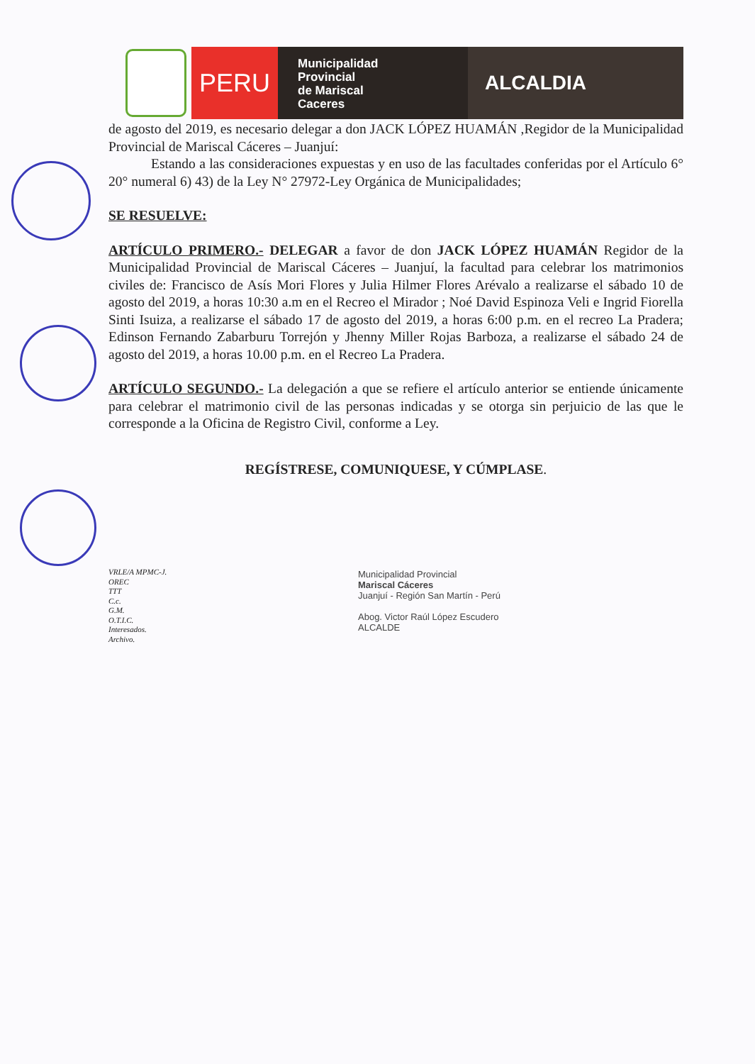PERU
Municipalidad
Provincial
de Mariscal
Caceres
ALCALDIA
de agosto del 2019, es necesario delegar a don JACK LÓPEZ HUAMÁN ,Regidor de la Municipalidad Provincial de Mariscal Cáceres – Juanjuí:
Estando a las consideraciones expuestas y en uso de las facultades conferidas por el Artículo 6° 20° numeral 6) 43) de la Ley N° 27972-Ley Orgánica de Municipalidades;
SE RESUELVE:
ARTÍCULO PRIMERO.- DELEGAR a favor de don JACK LÓPEZ HUAMÁN Regidor de la Municipalidad Provincial de Mariscal Cáceres – Juanjuí, la facultad para celebrar los matrimonios civiles de: Francisco de Asís Mori Flores y Julia Hilmer Flores Arévalo a realizarse el sábado 10 de agosto del 2019, a horas 10:30 a.m en el Recreo el Mirador ; Noé David Espinoza Veli e Ingrid Fiorella Sinti Isuiza, a realizarse el sábado 17 de agosto del 2019, a horas 6:00 p.m. en el recreo La Pradera; Edinson Fernando Zabarburu Torrejón y Jhenny Miller Rojas Barboza, a realizarse el sábado 24 de agosto del 2019, a horas 10.00 p.m. en el Recreo La Pradera.
ARTÍCULO SEGUNDO.- La delegación a que se refiere el artículo anterior se entiende únicamente para celebrar el matrimonio civil de las personas indicadas y se otorga sin perjuicio de las que le corresponde a la Oficina de Registro Civil, conforme a Ley.
REGÍSTRESE, COMUNIQUESE, Y CÚMPLASE.
VRLE/A MPMC-J.
OREC
TTT
C.c.
G.M.
O.T.I.C.
Interesados.
Archivo.
Municipalidad Provincial
Mariscal Cáceres
Juanjuí - Región San Martín - Perú
Abog. Victor Raúl López Escudero
ALCALDE